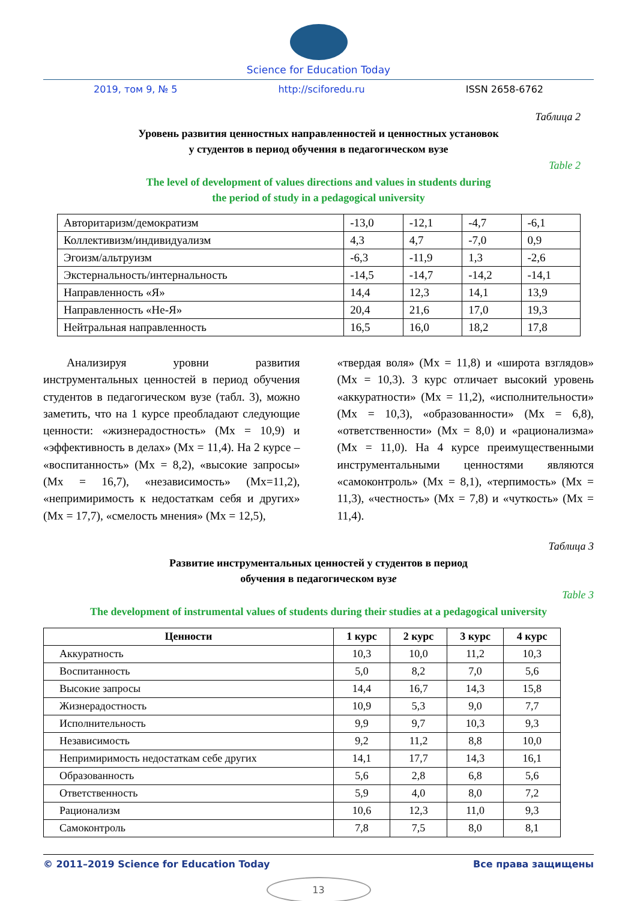Science for Education Today
2019, том 9, № 5 http://sciforedu.ru ISSN 2658-6762
Таблица 2
Уровень развития ценностных направленностей и ценностных установок
у студентов в период обучения в педагогическом вузе
Table 2
The level of development of values directions and values in students during
the period of study in a pedagogical university
| Авторитаризм/демократизм | -13,0 | -12,1 | -4,7 | -6,1 |
| Коллективизм/индивидуализм | 4,3 | 4,7 | -7,0 | 0,9 |
| Эгоизм/альтруизм | -6,3 | -11,9 | 1,3 | -2,6 |
| Экстернальность/интернальность | -14,5 | -14,7 | -14,2 | -14,1 |
| Направленность «Я» | 14,4 | 12,3 | 14,1 | 13,9 |
| Направленность «Не-Я» | 20,4 | 21,6 | 17,0 | 19,3 |
| Нейтральная направленность | 16,5 | 16,0 | 18,2 | 17,8 |
  Анализируя уровни развития инструментальных ценностей в период обучения студентов в педагогическом вузе (табл. 3), можно заметить, что на 1 курсе преобладают следующие ценности: «жизнерадостность» (Mx = 10,9) и «эффективность в делах» (Mx = 11,4). На 2 курсе – «воспитанность» (Mx = 8,2), «высокие запросы» (Mx = 16,7), «независимость» (Mx=11,2), «непримиримость к недостаткам себя и других» (Mx = 17,7), «смелость мнения» (Mx = 12,5),
«твердая воля» (Mx = 11,8) и «широта взглядов» (Mx = 10,3). 3 курс отличает высокий уровень «аккуратности» (Mx = 11,2), «исполнительности» (Mx = 10,3), «образованности» (Mx = 6,8), «ответственности» (Mx = 8,0) и «рационализма» (Mx = 11,0). На 4 курсе преимущественными инструментальными ценностями являются «самоконтроль» (Mx = 8,1), «терпимость» (Mx = 11,3), «честность» (Mx = 7,8) и «чуткость» (Mx = 11,4).
Таблица 3
Развитие инструментальных ценностей у студентов в период
обучения в педагогическом вузе
Table 3
The development of instrumental values of students during their studies at a pedagogical university
| Ценности | 1 курс | 2 курс | 3 курс | 4 курс |
| --- | --- | --- | --- | --- |
| Аккуратность | 10,3 | 10,0 | 11,2 | 10,3 |
| Воспитанность | 5,0 | 8,2 | 7,0 | 5,6 |
| Высокие запросы | 14,4 | 16,7 | 14,3 | 15,8 |
| Жизнерадостность | 10,9 | 5,3 | 9,0 | 7,7 |
| Исполнительность | 9,9 | 9,7 | 10,3 | 9,3 |
| Независимость | 9,2 | 11,2 | 8,8 | 10,0 |
| Непримиримость недостаткам себе других | 14,1 | 17,7 | 14,3 | 16,1 |
| Образованность | 5,6 | 2,8 | 6,8 | 5,6 |
| Ответственность | 5,9 | 4,0 | 8,0 | 7,2 |
| Рационализм | 10,6 | 12,3 | 11,0 | 9,3 |
| Самоконтроль | 7,8 | 7,5 | 8,0 | 8,1 |
© 2011–2019 Science for Education Today Все права защищены
13